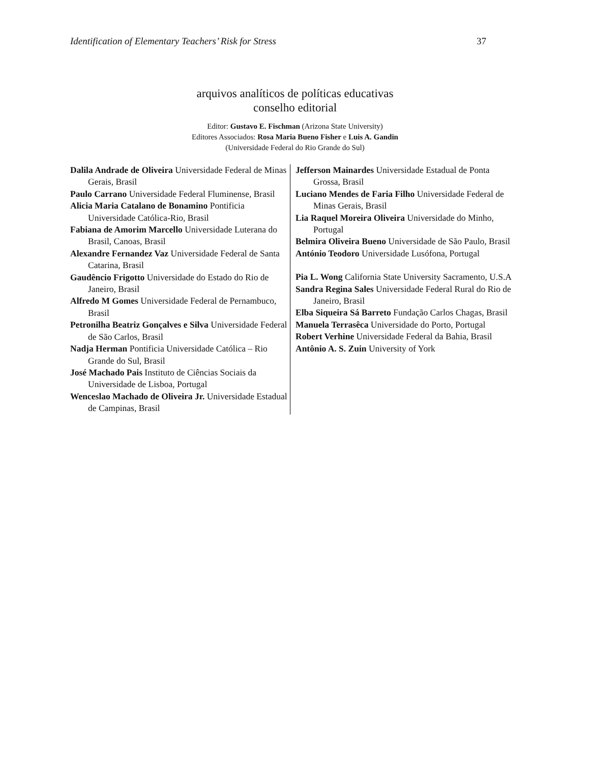Identification of Elementary Teachers’ Risk for Stress 37
arquivos analíticos de políticas educativas
conselho editorial
Editor: Gustavo E. Fischman (Arizona State University)
Editores Associados: Rosa Maria Bueno Fisher e Luis A. Gandin
(Universidade Federal do Rio Grande do Sul)
Dalila Andrade de Oliveira Universidade Federal de Minas Gerais, Brasil
Paulo Carrano Universidade Federal Fluminense, Brasil
Alicia Maria Catalano de Bonamino Pontificia Universidade Católica-Rio, Brasil
Fabiana de Amorim Marcello Universidade Luterana do Brasil, Canoas, Brasil
Alexandre Fernandez Vaz Universidade Federal de Santa Catarina, Brasil
Gaudêncio Frigotto Universidade do Estado do Rio de Janeiro, Brasil
Alfredo M Gomes Universidade Federal de Pernambuco, Brasil
Petronilha Beatriz Gonçalves e Silva Universidade Federal de São Carlos, Brasil
Nadja Herman Pontificia Universidade Católica – Rio Grande do Sul, Brasil
José Machado Pais Instituto de Ciências Sociais da Universidade de Lisboa, Portugal
Wenceslao Machado de Oliveira Jr. Universidade Estadual de Campinas, Brasil
Jefferson Mainardes Universidade Estadual de Ponta Grossa, Brasil
Luciano Mendes de Faria Filho Universidade Federal de Minas Gerais, Brasil
Lia Raquel Moreira Oliveira Universidade do Minho, Portugal
Belmira Oliveira Bueno Universidade de São Paulo, Brasil
António Teodoro Universidade Lusófona, Portugal
Pia L. Wong California State University Sacramento, U.S.A
Sandra Regina Sales Universidade Federal Rural do Rio de Janeiro, Brasil
Elba Siqueira Sá Barreto Fundação Carlos Chagas, Brasil
Manuela Terrasêca Universidade do Porto, Portugal
Robert Verhine Universidade Federal da Bahia, Brasil
Antônio A. S. Zuin University of York